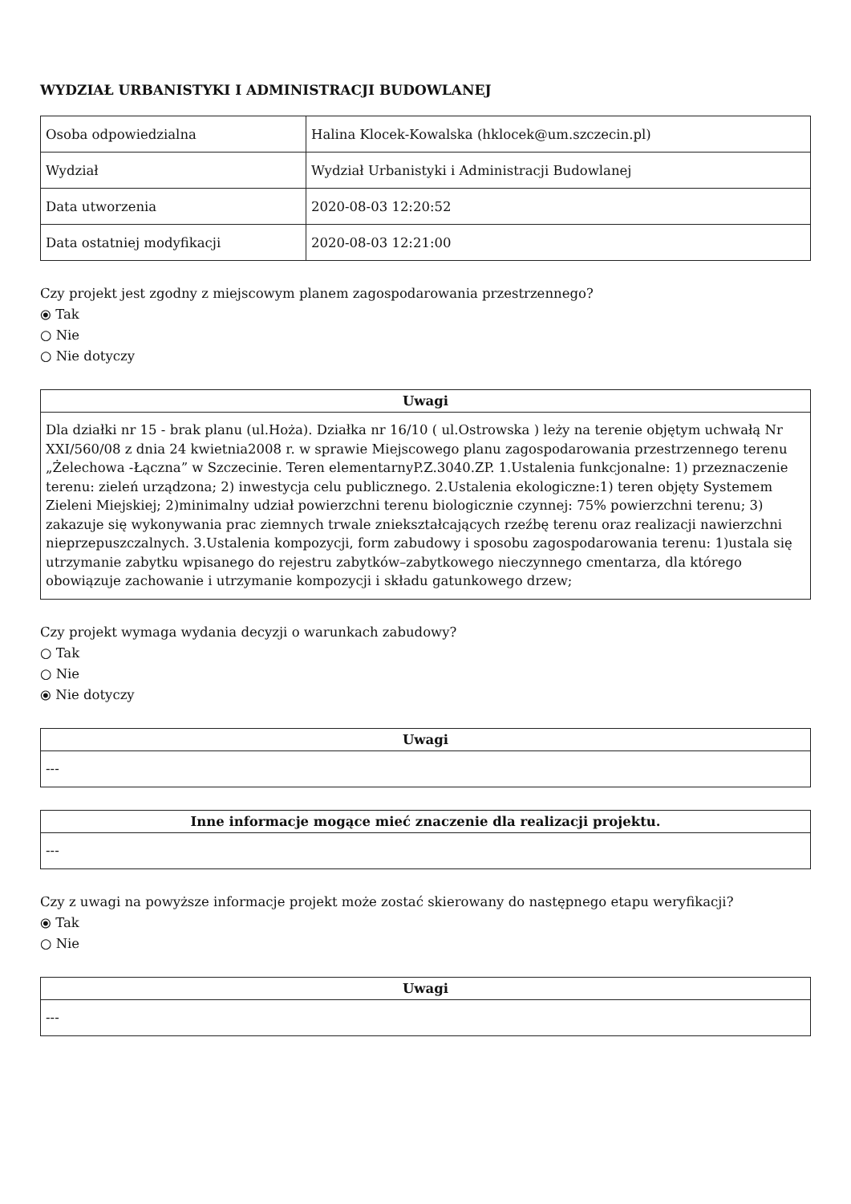WYDZIAŁ URBANISTYKI I ADMINISTRACJI BUDOWLANEJ
| Osoba odpowiedzialna | Halina Klocek-Kowalska (hklocek@um.szczecin.pl) |
| Wydział | Wydział Urbanistyki i Administracji Budowlanej |
| Data utworzenia | 2020-08-03 12:20:52 |
| Data ostatniej modyfikacji | 2020-08-03 12:21:00 |
Czy projekt jest zgodny z miejscowym planem zagospodarowania przestrzennego?
⦿ Tak
○ Nie
○ Nie dotyczy
| Uwagi |
| --- |
| Dla działki nr 15 - brak planu (ul.Hoża). Działka nr 16/10 ( ul.Ostrowska ) leży na terenie objętym uchwałą Nr XXI/560/08 z dnia 24 kwietnia2008 r. w sprawie Miejscowego planu zagospodarowania przestrzennego terenu „Żelechowa -Łączna” w Szczecinie. Teren elementarnyP.Z.3040.ZP. 1.Ustalenia funkcjonalne: 1) przeznaczenie terenu: zieleń urządzona; 2) inwestycja celu publicznego. 2.Ustalenia ekologiczne:1) teren objęty Systemem Zieleni Miejskiej; 2)minimalny udział powierzchni terenu biologicznie czynnej: 75% powierzchni terenu; 3) zakazuje się wykonywania prac ziemnych trwale zniekształcających rzeźbę terenu oraz realizacji nawierzchni nieprzepuszczalnych. 3.Ustalenia kompozycji, form zabudowy i sposobu zagospodarowania terenu: 1)ustala się utrzymanie zabytku wpisanego do rejestru zabytków–zabytkowego nieczynnego cmentarza, dla którego obowiązuje zachowanie i utrzymanie kompozycji i składu gatunkowego drzew; |
Czy projekt wymaga wydania decyzji o warunkach zabudowy?
○ Tak
○ Nie
⦿ Nie dotyczy
| Uwagi |
| --- |
| --- |
| Inne informacje mogące mieć znaczenie dla realizacji projektu. |
| --- |
| --- |
Czy z uwagi na powyższe informacje projekt może zostać skierowany do następnego etapu weryfikacji?
⦿ Tak
○ Nie
| Uwagi |
| --- |
| --- |